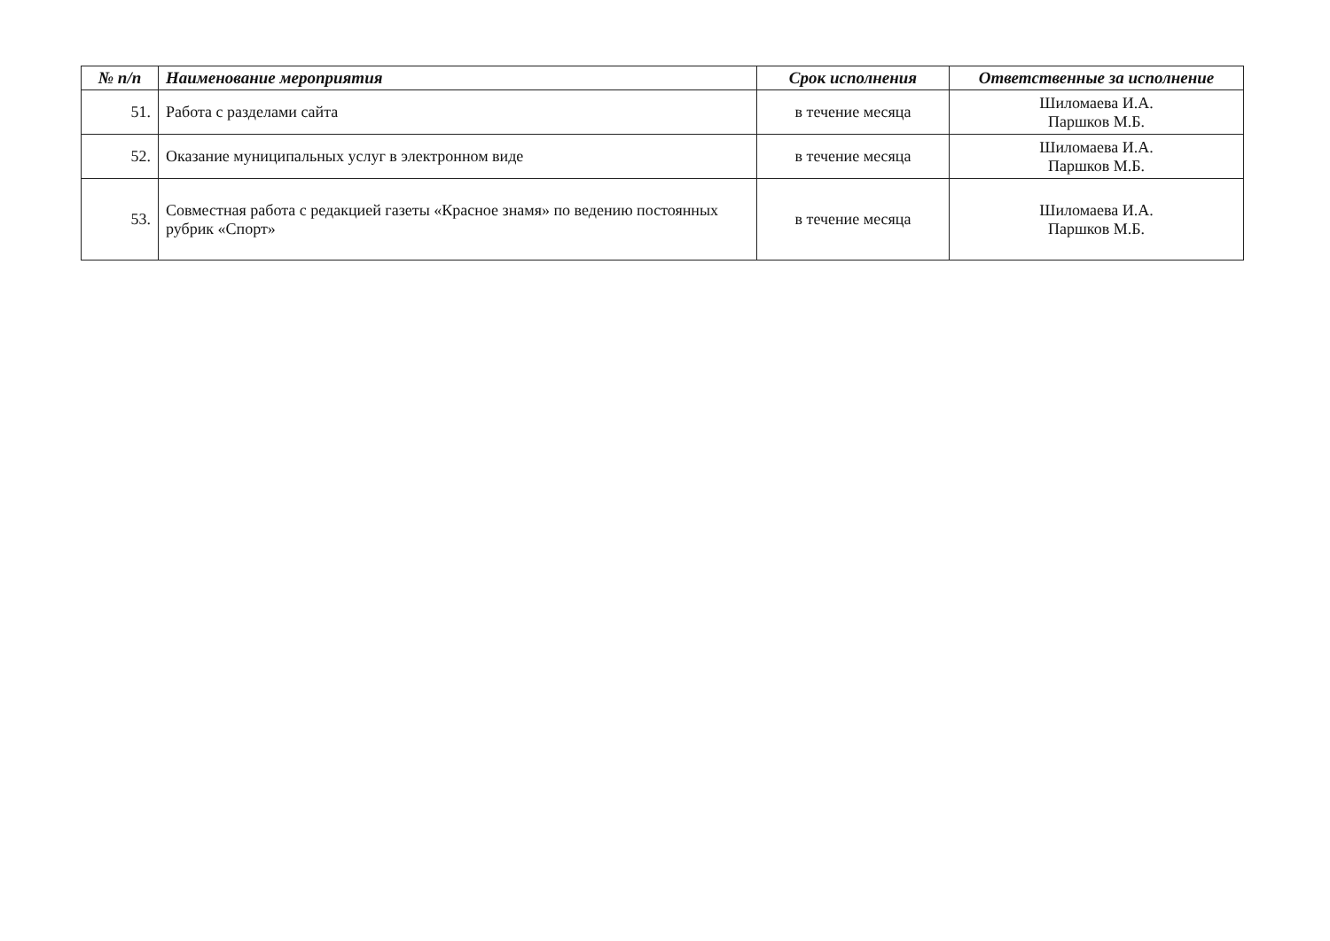| № п/п | Наименование мероприятия | Срок исполнения | Ответственные за исполнение |
| --- | --- | --- | --- |
| 51. | Работа с разделами сайта | в течение месяца | Шиломаева И.А. Паршков М.Б. |
| 52. | Оказание муниципальных услуг в электронном виде | в течение месяца | Шиломаева И.А. Паршков М.Б. |
| 53. | Совместная работа с редакцией газеты «Красное знамя» по ведению постоянных рубрик «Спорт» | в течение месяца | Шиломаева И.А. Паршков М.Б. |